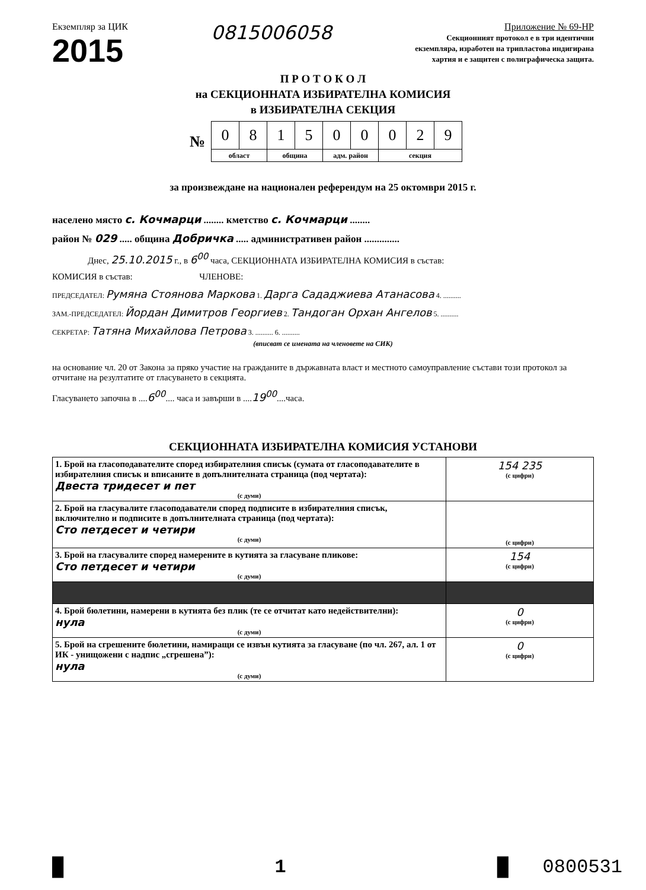Екземпляр за ЦИК
2015
0815006058
Приложение № 69-НР
Секционният протокол е в три идентични
екземпляра, изработен на трипластова индигирана
хартия и е защитен с полиграфическа защита.
П Р О Т О К О Л
на СЕКЦИОННАТА ИЗБИРАТЕЛНА КОМИСИЯ
в ИЗБИРАТЕЛНА СЕКЦИЯ
| № | 0 | 8 | 1 | 5 | 0 | 0 | 0 | 2 | 9 |
| | област | | община | | адм. район | | секция | | |
за произвеждане на национален референдум на 25 октомври 2015 г.
населено място с. Кочмарци ........ кметство с. Кочмарци ........
район № 029 ..... община Добричка ..... административен район ..............
Днес, 25.10.2015 г., в 6<sup>00</sup> часа, СЕКЦИОННАТА ИЗБИРАТЕЛНА КОМИСИЯ в състав:
КОМИСИЯ в състав: ЧЛЕНОВЕ:
ПРЕДСЕДАТЕЛ: Румяна Стоянова Маркова 1. Дарга Сададжиева Атанасова 4. ..........
ЗАМ.-ПРЕДСЕДАТЕЛ: Йордан Димитров Георгиев 2. Тандоган Орхан Ангелов 5. ..........
СЕКРЕТАР: Татяна Михайлова Петрова 3. .......... 6. ..........
(вписват се имената на членовете на СИК)
на основание чл. 20 от Закона за пряко участие на гражданите в държавната власт и местното самоуправление състави този протокол за отчитане на резултатите от гласуването в секцията.
Гласуването започна в ....6<sup>00</sup>.... часа и завърши в ....19<sup>00</sup>....часа.
СЕКЦИОННАТА ИЗБИРАТЕЛНА КОМИСИЯ УСТАНОВИ
| 1. Брой на гласоподавателите според избирателния списък (сумата от гласоподавателите в избирателния списък и вписаните в допълнителната страница (под чертата): Двеста тридесет и пет (с думи) | 154 235 (с цифри) |
| 2. Брой на гласувалите гласоподаватели според подписите в избирателния списък, включително и подписите в допълнителната страница (под чертата): Сто петдесет и четири (с думи) | (с цифри) |
| 3. Брой на гласувалите според намерените в кутията за гласуване пликове: Сто петдесет и четири (с думи) | 154 (с цифри) |
| 4. Брой бюлетини, намерени в кутията без плик (те се отчитат като недействителни): нула (с думи) | 0 (с цифри) |
| 5. Брой на сгрешените бюлетини, намиращи се извън кутията за гласуване (по чл. 267, ал. 1 от ИК - унищожени с надпис „сгрешена”): нула (с думи) | 0 (с цифри) |
█ 1 █ 0800531